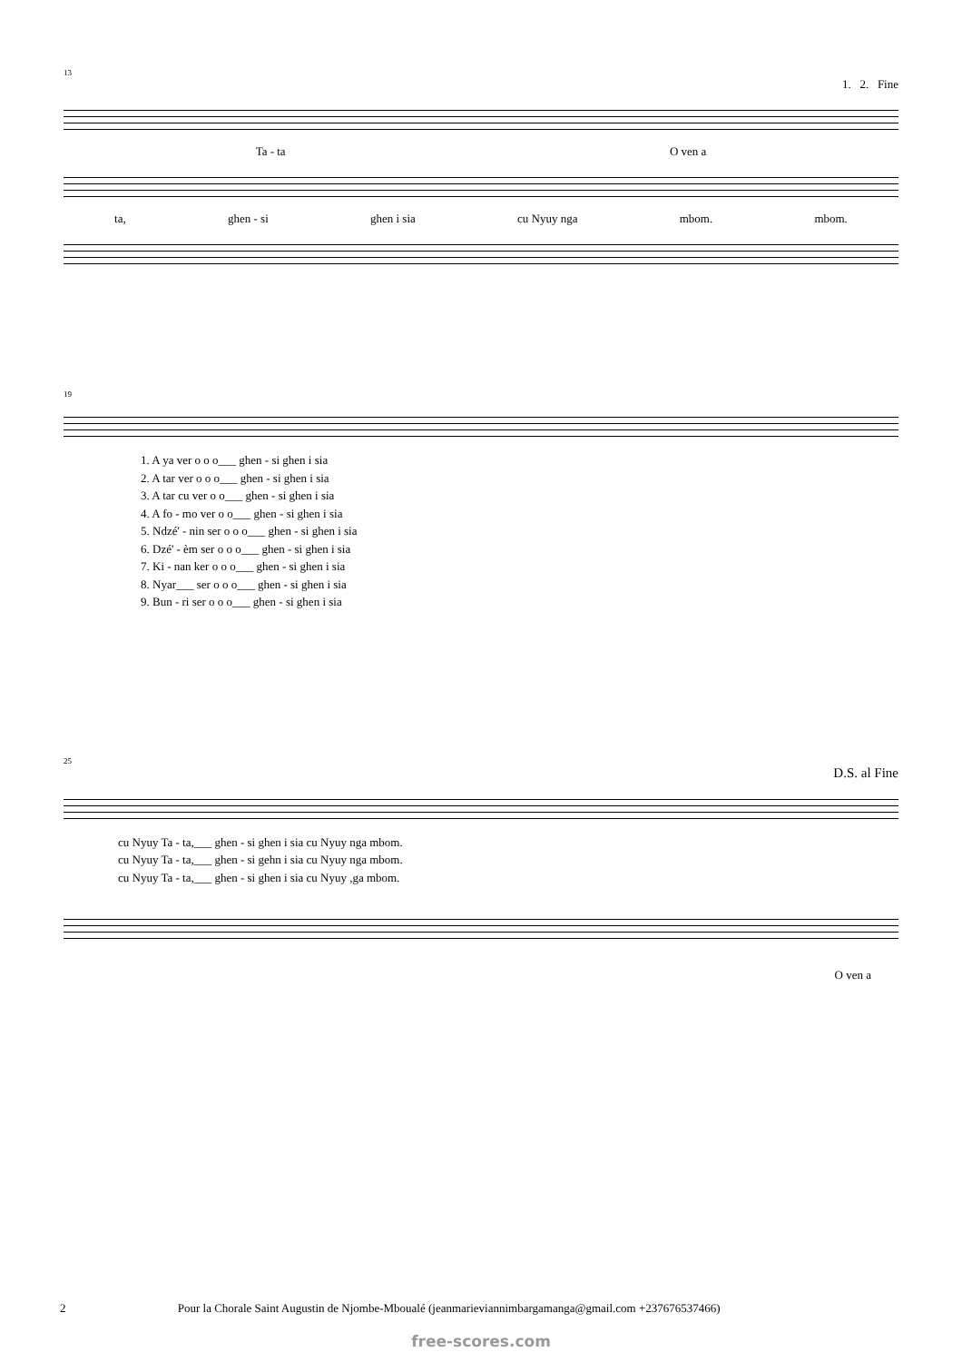13
1. 2. Fine
Ta - ta O ven a
ta, ghen - si ghen i sia cu Nyuy nga mbom. mbom.
19
1. A ya ver o o o___ ghen - si ghen i sia
2. A tar ver o o o___ ghen - si ghen i sia
3. A tar cu ver o o___ ghen - si ghen i sia
4. A fo - mo ver o o___ ghen - si ghen i sia
5. Ndzé' - nin ser o o o___ ghen - si ghen i sia
6. Dzé' - èm ser o o o___ ghen - si ghen i sia
7. Ki - nan ker o o o___ ghen - si ghen i sia
8. Nyar___ ser o o o___ ghen - si ghen i sia
9. Bun - ri ser o o o___ ghen - si ghen i sia
25
D.S. al Fine
cu Nyuy Ta - ta,___ ghen - si ghen i sia cu Nyuy nga mbom.
cu Nyuy Ta - ta,___ ghen - si gehn i sia cu Nyuy nga mbom.
cu Nyuy Ta - ta,___ ghen - si ghen i sia cu Nyuy ,ga mbom.
O ven a
2 Pour la Chorale Saint Augustin de Njombe-Mboualé (jeanmarieviannimbargamanga@gmail.com +237676537466)
free-scores.com